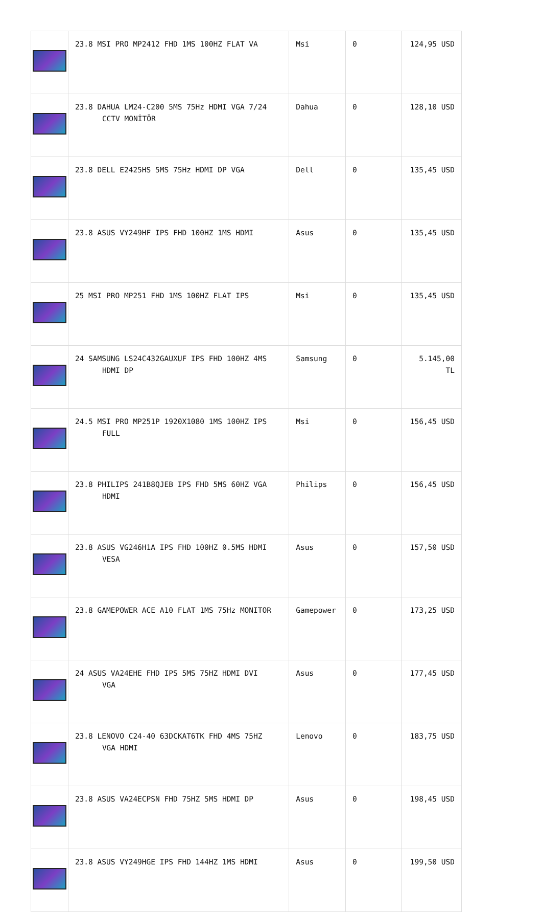| | 23.8 MSI PRO MP2412 FHD 1MS 100HZ FLAT VA | Msi | 0 | 124,95 USD |
| | 23.8 DAHUA LM24-C200 5MS 75Hz HDMI VGA 7/24 CCTV MONİTÖR | Dahua | 0 | 128,10 USD |
| | 23.8 DELL E2425HS 5MS 75Hz HDMI DP VGA | Dell | 0 | 135,45 USD |
| | 23.8 ASUS VY249HF IPS FHD 100HZ 1MS HDMI | Asus | 0 | 135,45 USD |
| | 25 MSI PRO MP251 FHD 1MS 100HZ FLAT IPS | Msi | 0 | 135,45 USD |
| | 24 SAMSUNG LS24C432GAUXUF IPS FHD 100HZ 4MS HDMI DP | Samsung | 0 | 5.145,00 TL |
| | 24.5 MSI PRO MP251P 1920X1080 1MS 100HZ IPS FULL | Msi | 0 | 156,45 USD |
| | 23.8 PHILIPS 241B8QJEB IPS FHD 5MS 60HZ VGA HDMI | Philips | 0 | 156,45 USD |
| | 23.8 ASUS VG246H1A IPS FHD 100HZ 0.5MS HDMI VESA | Asus | 0 | 157,50 USD |
| | 23.8 GAMEPOWER ACE A10 FLAT 1MS 75Hz MONITOR | Gamepower | 0 | 173,25 USD |
| | 24 ASUS VA24EHE FHD IPS 5MS 75HZ HDMI DVI VGA | Asus | 0 | 177,45 USD |
| | 23.8 LENOVO C24-40 63DCKAT6TK FHD 4MS 75HZ VGA HDMI | Lenovo | 0 | 183,75 USD |
| | 23.8 ASUS VA24ECPSN FHD 75HZ 5MS HDMI DP | Asus | 0 | 198,45 USD |
| | 23.8 ASUS VY249HGE IPS FHD 144HZ 1MS HDMI | Asus | 0 | 199,50 USD |